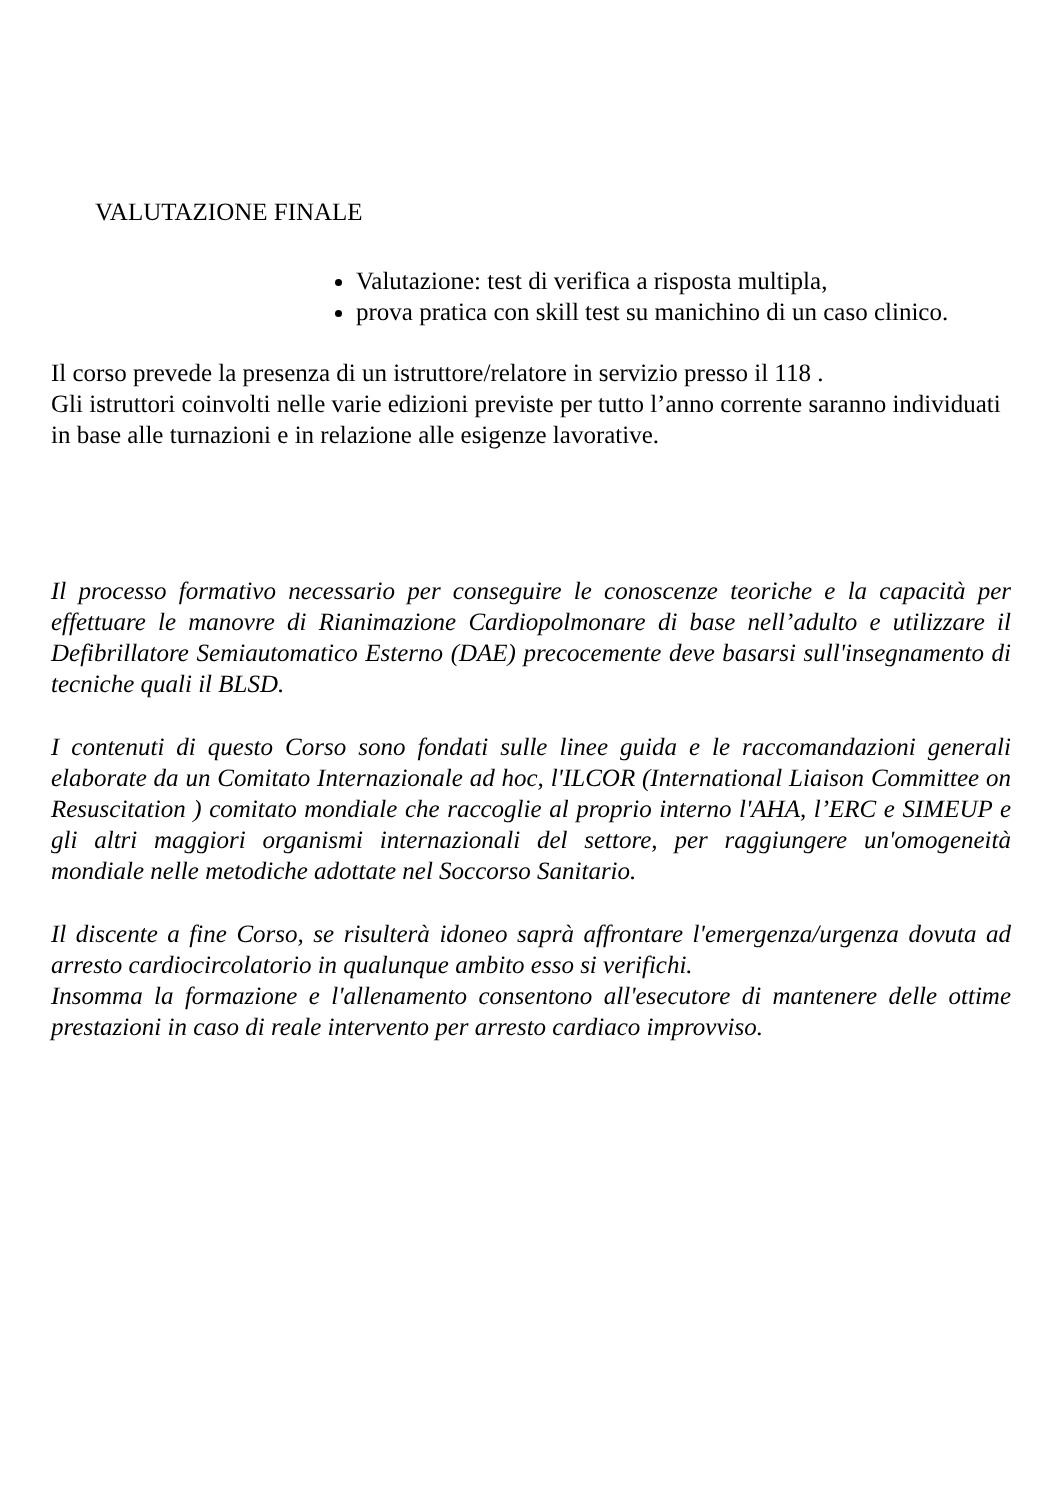VALUTAZIONE FINALE
Valutazione: test di verifica a risposta multipla,
prova pratica con skill test su manichino di un caso clinico.
Il corso prevede la presenza di un istruttore/relatore in servizio presso il 118 .
Gli istruttori coinvolti nelle varie edizioni previste per tutto l’anno corrente saranno individuati in base alle turnazioni e in relazione alle esigenze lavorative.
Il processo formativo necessario per conseguire le conoscenze teoriche e la capacità per effettuare le manovre di Rianimazione Cardiopolmonare di base nell’adulto e utilizzare il Defibrillatore Semiautomatico Esterno (DAE) precocemente deve basarsi sull'insegnamento di tecniche quali il BLSD.
I contenuti di questo Corso sono fondati sulle linee guida e le raccomandazioni generali elaborate da un Comitato Internazionale ad hoc, l'ILCOR (International Liaison Committee on Resuscitation ) comitato mondiale che raccoglie al proprio interno l'AHA, l’ERC e SIMEUP e gli altri maggiori organismi internazionali del settore, per raggiungere un'omogeneità mondiale nelle metodiche adottate nel Soccorso Sanitario.
Il discente a fine Corso, se risulterà idoneo saprà affrontare l'emergenza/urgenza dovuta ad arresto cardiocircolatorio in qualunque ambito esso si verifichi.
Insomma la formazione e l'allenamento consentono all'esecutore di mantenere delle ottime prestazioni in caso di reale intervento per arresto cardiaco improvviso.